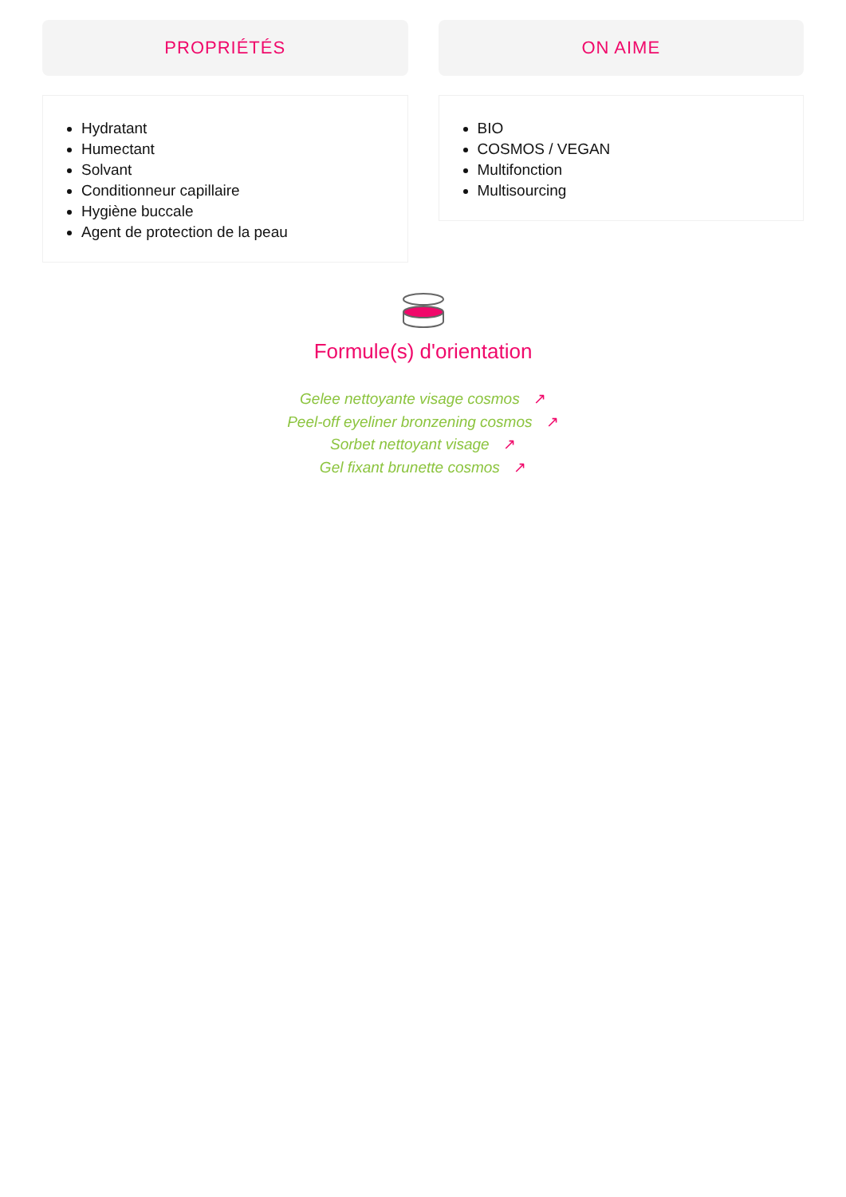PROPRIÉTÉS
Hydratant
Humectant
Solvant
Conditionneur capillaire
Hygiène buccale
Agent de protection de la peau
ON AIME
BIO
COSMOS / VEGAN
Multifonction
Multisourcing
Formule(s) d'orientation
Gelee nettoyante visage cosmos ↗
Peel-off eyeliner bronzening cosmos ↗
Sorbet nettoyant visage ↗
Gel fixant brunette cosmos ↗